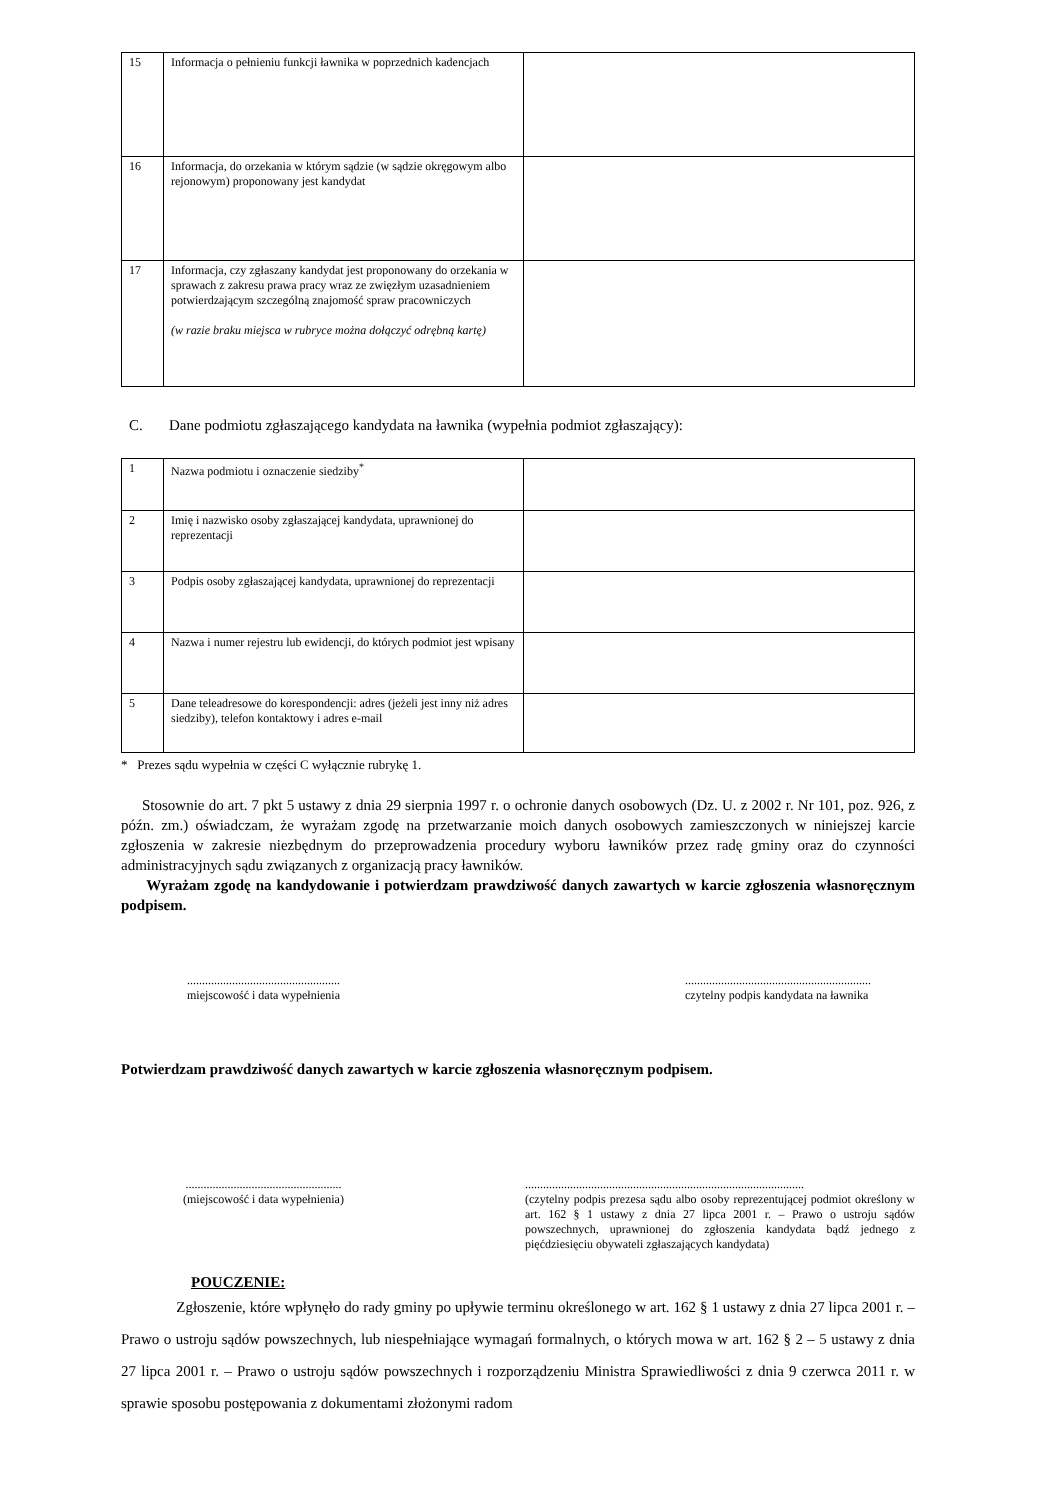| 15 | Informacja o pełnieniu funkcji ławnika w poprzednich kadencjach | |
| 16 | Informacja, do orzekania w którym sądzie (w sądzie okręgowym albo rejonowym) proponowany jest kandydat | |
| 17 | Informacja, czy zgłaszany kandydat jest proponowany do orzekania w sprawach z zakresu prawa pracy wraz ze zwięzłym uzasadnieniem potwierdzającym szczególną znajomość spraw pracowniczych (w razie braku miejsca w rubryce można dołączyć odrębną kartę) | |
C. Dane podmiotu zgłaszającego kandydata na ławnika (wypełnia podmiot zgłaszający):
| 1 | Nazwa podmiotu i oznaczenie siedziby<sup>*</sup> | |
| 2 | Imię i nazwisko osoby zgłaszającej kandydata, uprawnionej do reprezentacji | |
| 3 | Podpis osoby zgłaszającej kandydata, uprawnionej do reprezentacji | |
| 4 | Nazwa i numer rejestru lub ewidencji, do których podmiot jest wpisany | |
| 5 | Dane teleadresowe do korespondencji: adres (jeżeli jest inny niż adres siedziby), telefon kontaktowy i adres e-mail | |
* Prezes sądu wypełnia w części C wyłącznie rubrykę 1.
Stosownie do art. 7 pkt 5 ustawy z dnia 29 sierpnia 1997 r. o ochronie danych osobowych (Dz. U. z 2002 r. Nr 101, poz. 926, z późn. zm.) oświadczam, że wyrażam zgodę na przetwarzanie moich danych osobowych zamieszczonych w niniejszej karcie zgłoszenia w zakresie niezbędnym do przeprowadzenia procedury wyboru ławników przez radę gminy oraz do czynności administracyjnych sądu związanych z organizacją pracy ławników.
Wyrażam zgodę na kandydowanie i potwierdzam prawdziwość danych zawartych w karcie zgłoszenia własnoręcznym podpisem.
...................................................
miejscowość i data wypełnienia
..............................................................
czytelny podpis kandydata na ławnika
Potwierdzam prawdziwość danych zawartych w karcie zgłoszenia własnoręcznym podpisem.
....................................................
(miejscowość i data wypełnienia)
.............................................................................................
(czytelny podpis prezesa sądu albo osoby reprezentującej podmiot określony w art. 162 § 1 ustawy z dnia 27 lipca 2001 r. – Prawo o ustroju sądów powszechnych, uprawnionej do zgłoszenia kandydata bądź jednego z pięćdziesięciu obywateli zgłaszających kandydata)
POUCZENIE:
Zgłoszenie, które wpłynęło do rady gminy po upływie terminu określonego w art. 162 § 1 ustawy z dnia 27 lipca 2001 r. – Prawo o ustroju sądów powszechnych, lub niespełniające wymagań formalnych, o których mowa w art. 162 § 2 – 5 ustawy z dnia 27 lipca 2001 r. – Prawo o ustroju sądów powszechnych i rozporządzeniu Ministra Sprawiedliwości z dnia 9 czerwca 2011 r. w sprawie sposobu postępowania z dokumentami złożonymi radom